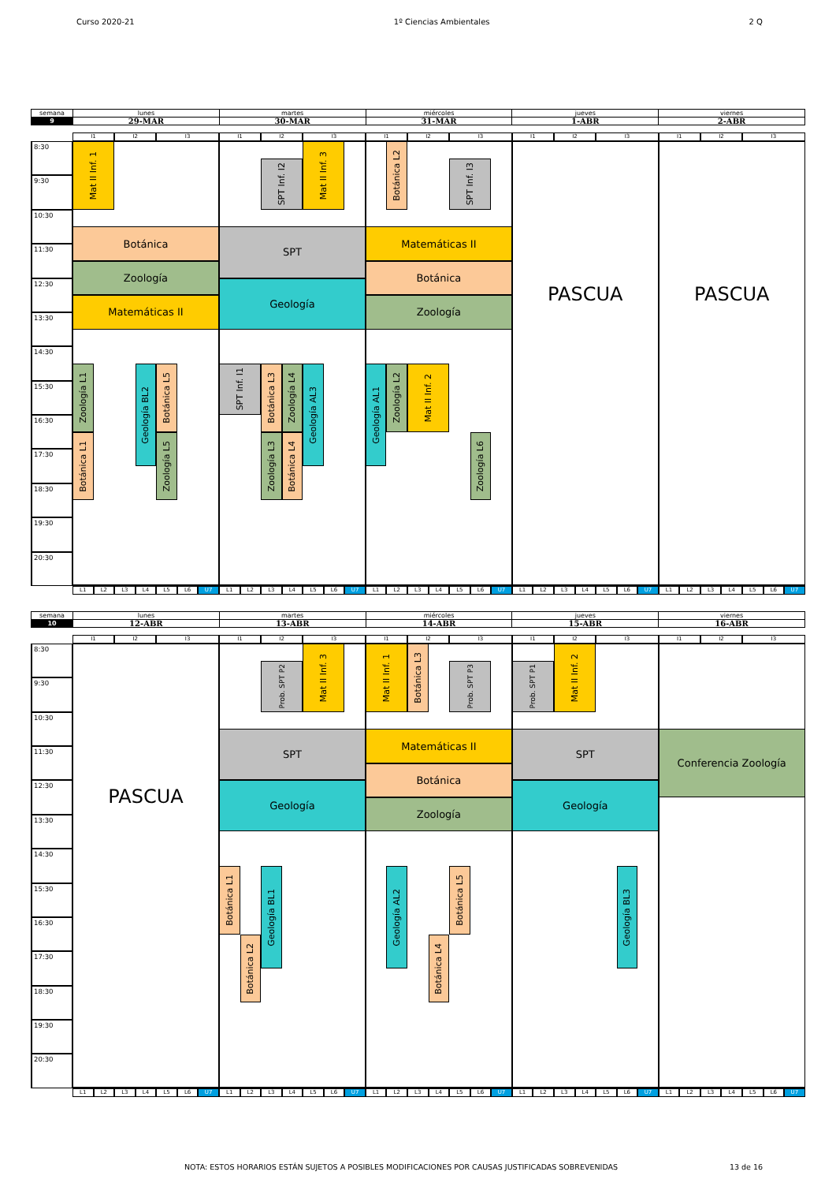Curso 2020-21 1º Ciencias Ambientales 2 Q
| semana | lunes | martes | miércoles | jueves | viernes |
| 9 | 29-MAR | 30-MAR | 31-MAR | 1-ABR | 2-ABR |
I1
I2
I3
I1
I2
I3
I1
I2
I3
I1
I2
I3
I1
I2
I3
8:30
9:30
10:30
11:30
12:30
13:30
14:30
15:30
16:30
17:30
18:30
19:30
20:30
Mat II Inf. 1
Botánica
Zoología
Matemáticas II
Zoología L1
Geología BL2
Botánica L5
Botánica L1
Zoología L5
SPT Inf. I2
Mat II Inf. 3
SPT
Geología
SPT Inf. I1
Botánica L3
Zoología L4
Geología AL3
Zoología L3
Botánica L4
Botánica L2
SPT Inf. I3
Matemáticas II
Botánica
Zoología
Geología AL1
Zoología L2
Mat II Inf. 2
Zoología L6
PASCUA
PASCUA
L1
L2
L3
L4
L5
L6
U7
L1
L2
L3
L4
L5
L6
U7
L1
L2
L3
L4
L5
L6
U7
L1
L2
L3
L4
L5
L6
U7
L1
L2
L3
L4
L5
L6
U7
| semana | lunes | martes | miércoles | jueves | viernes |
| 10 | 12-ABR | 13-ABR | 14-ABR | 15-ABR | 16-ABR |
I1
I2
I3
I1
I2
I3
I1
I2
I3
I1
I2
I3
I1
I2
I3
8:30
9:30
10:30
11:30
12:30
13:30
14:30
15:30
16:30
17:30
18:30
19:30
20:30
PASCUA
Prob. SPT P2
Mat II Inf. 3
SPT
Geología
Botánica L1
Geología BL1
Botánica L2
Mat II Inf. 1
Botánica L3
Prob. SPT P3
Matemáticas II
Botánica
Zoología
Geología AL2
Botánica L5
Botánica L4
Prob. SPT P1
Mat II Inf. 2
SPT
Geología
Geología BL3
Conferencia Zoología
L1
L2
L3
L4
L5
L6
U7
L1
L2
L3
L4
L5
L6
U7
L1
L2
L3
L4
L5
L6
U7
L1
L2
L3
L4
L5
L6
U7
L1
L2
L3
L4
L5
L6
U7
NOTA: ESTOS HORARIOS ESTÁN SUJETOS A POSIBLES MODIFICACIONES POR CAUSAS JUSTIFICADAS SOBREVENIDAS 13 de 16